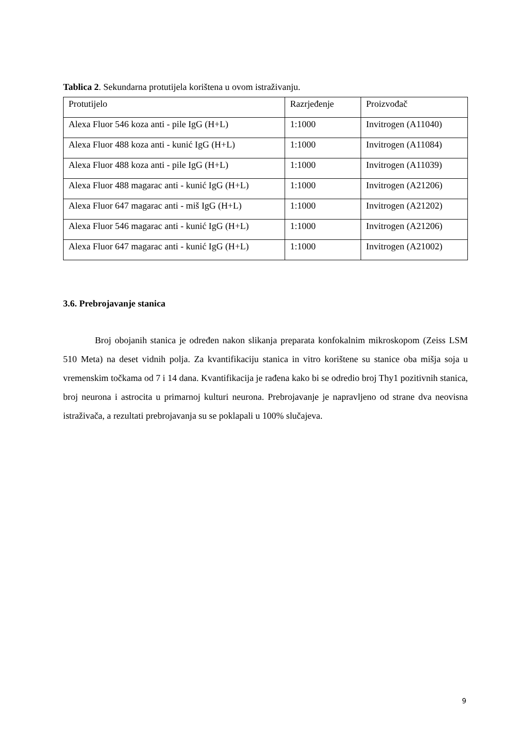Tablica 2. Sekundarna protutijela korištena u ovom istraživanju.
| Protutijelo | Razrjeđenje | Proizvođač |
| Alexa Fluor 546 koza anti - pile IgG (H+L) | 1:1000 | Invitrogen (A11040) |
| Alexa Fluor 488 koza anti - kunić IgG (H+L) | 1:1000 | Invitrogen (A11084) |
| Alexa Fluor 488 koza anti - pile IgG (H+L) | 1:1000 | Invitrogen (A11039) |
| Alexa Fluor 488 magarac anti - kunić IgG (H+L) | 1:1000 | Invitrogen (A21206) |
| Alexa Fluor 647 magarac anti - miš IgG (H+L) | 1:1000 | Invitrogen (A21202) |
| Alexa Fluor 546 magarac anti - kunić IgG (H+L) | 1:1000 | Invitrogen (A21206) |
| Alexa Fluor 647 magarac anti - kunić IgG (H+L) | 1:1000 | Invitrogen (A21002) |
3.6. Prebrojavanje stanica
Broj obojanih stanica je određen nakon slikanja preparata konfokalnim mikroskopom (Zeiss LSM 510 Meta) na deset vidnih polja. Za kvantifikaciju stanica in vitro korištene su stanice oba mišja soja u vremenskim točkama od 7 i 14 dana. Kvantifikacija je rađena kako bi se odredio broj Thy1 pozitivnih stanica, broj neurona i astrocita u primarnoj kulturi neurona. Prebrojavanje je napravljeno od strane dva neovisna istraživača, a rezultati prebrojavanja su se poklapali u 100% slučajeva.
9